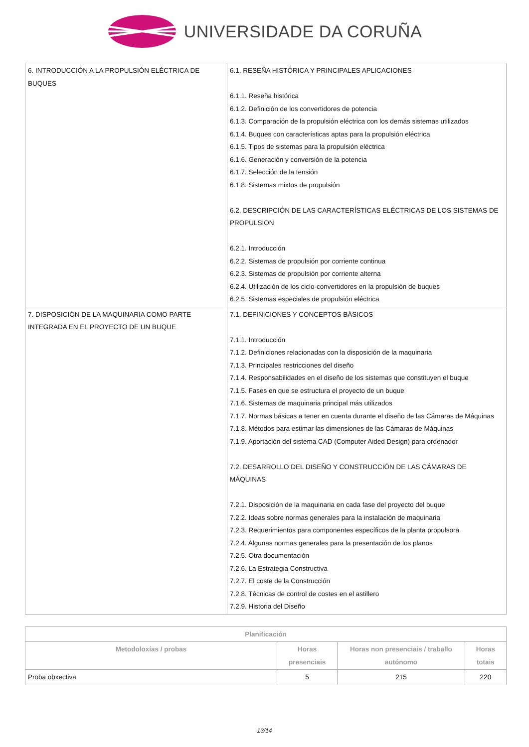UNIVERSIDADE DA CORUÑA
| 6. INTRODUCCIÓN A LA PROPULSIÓN ELÉCTRICA DE BUQUES | 6.1. RESEÑA HISTÓRICA Y PRINCIPALES APLICACIONES 6.1.1. Reseña histórica 6.1.2. Definición de los convertidores de potencia 6.1.3. Comparación de la propulsión eléctrica con los demás sistemas utilizados 6.1.4. Buques con características aptas para la propulsión eléctrica 6.1.5. Tipos de sistemas para la propulsión eléctrica 6.1.6. Generación y conversión de la potencia 6.1.7. Selección de la tensión 6.1.8. Sistemas mixtos de propulsión 6.2. DESCRIPCIÓN DE LAS CARACTERÍSTICAS ELÉCTRICAS DE LOS SISTEMAS DE PROPULSION 6.2.1. Introducción 6.2.2. Sistemas de propulsión por corriente continua 6.2.3. Sistemas de propulsión por corriente alterna 6.2.4. Utilización de los ciclo-convertidores en la propulsión de buques 6.2.5. Sistemas especiales de propulsión eléctrica |
| 7. DISPOSICIÓN DE LA MAQUINARIA COMO PARTE INTEGRADA EN EL PROYECTO DE UN BUQUE | 7.1. DEFINICIONES Y CONCEPTOS BÁSICOS 7.1.1. Introducción 7.1.2. Definiciones relacionadas con la disposición de la maquinaria 7.1.3. Principales restricciones del diseño 7.1.4. Responsabilidades en el diseño de los sistemas que constituyen el buque 7.1.5. Fases en que se estructura el proyecto de un buque 7.1.6. Sistemas de maquinaria principal más utilizados 7.1.7. Normas básicas a tener en cuenta durante el diseño de las Cámaras de Máquinas 7.1.8. Métodos para estimar las dimensiones de las Cámaras de Máquinas 7.1.9. Aportación del sistema CAD (Computer Aided Design) para ordenador 7.2. DESARROLLO DEL DISEÑO Y CONSTRUCCIÓN DE LAS CÁMARAS DE MÁQUINAS 7.2.1. Disposición de la maquinaria en cada fase del proyecto del buque 7.2.2. Ideas sobre normas generales para la instalación de maquinaria 7.2.3. Requerimientos para componentes específicos de la planta propulsora 7.2.4. Algunas normas generales para la presentación de los planos 7.2.5. Otra documentación 7.2.6. La Estrategia Constructiva 7.2.7. El coste de la Construcción 7.2.8. Técnicas de control de costes en el astillero 7.2.9. Historia del Diseño |
| Planificación | | | |
| --- | --- | --- | --- |
| Metodoloxías / probas | Horas presenciais | Horas non presenciais / traballo autónomo | Horas totais |
| Proba obxectiva | 5 | 215 | 220 |
13/14